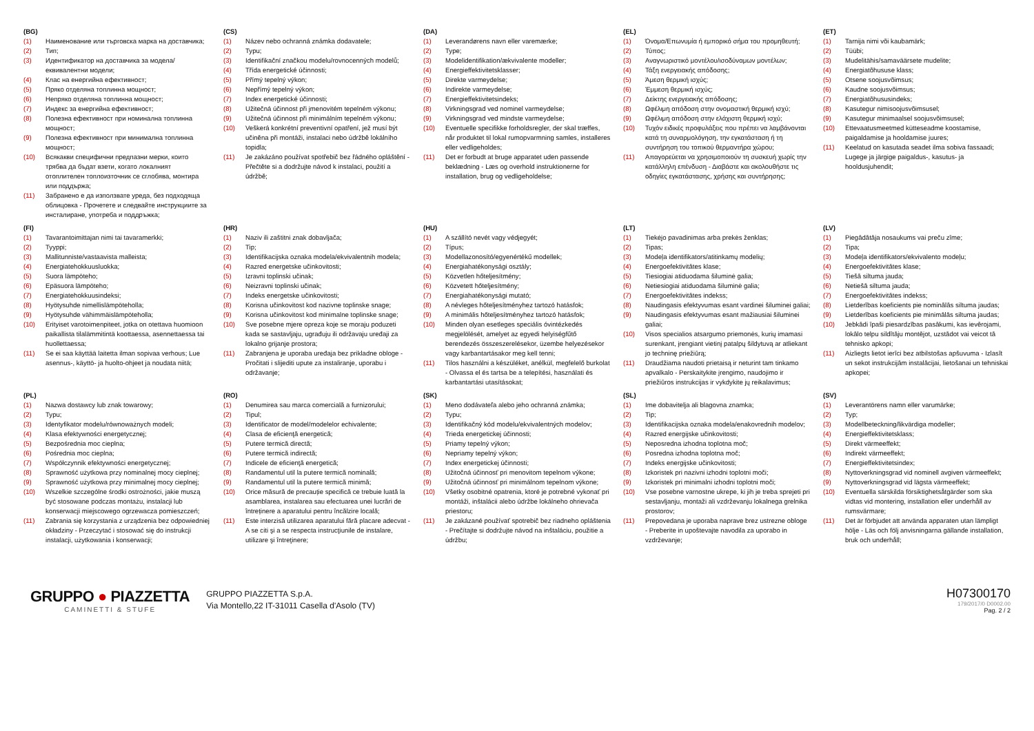(BG)
(1) Наименование или търговска марка на доставчика;
(2) Тип;
(3) Идентификатор на доставчика за модела/еквивалентни модели;
(4) Клас на енергийна ефективност;
(5) Пряко отделяна топлинна мощност;
(6) Непряко отделяна топлинна мощност;
(7) Индекс за енергийна ефективност;
(8) Полезна ефективност при номинална топлинна мощност;
(9) Полезна ефективност при минимална топлинна мощност;
(10) Всякакви специфични предпазни мерки, които трябва да бъдат взети, когато локалният отоплителен топлоизточник се сглобява, монтира или поддържа;
(11) Забранено е да използвате уреда, без подходяща облицовка - Прочетете и следвайте инструкциите за инсталиране, употреба и поддръжка;
(CS)
(1) Název nebo ochranná známka dodavatele;
(2) Typu;
(3) Identifikační značkou modelu/rovnocenných modelů;
(4) Třída energetické účinnosti;
(5) Přímý tepelný výkon;
(6) Nepřímý tepelný výkon;
(7) Index energetické účinnosti;
(8) Užitečná účinnost při jmenovitém tepelném výkonu;
(9) Užitečná účinnost při minimálním tepelném výkonu;
(10) Veškerá konkrétní preventivní opatření, jež musí být učiněna při montáži, instalaci nebo údržbě lokálního topidla;
(11) Je zakázáno používat spotřebič bez řádného opláštění - Přečtěte si a dodržujte návod k instalaci, použití a údržbě;
(DA)
(1) Leverandørens navn eller varemærke;
(2) Type;
(3) Modelidentifikation/ækvivalente modeller;
(4) Energieffektivitetsklasser;
(5) Direkte varmeydelse;
(6) Indirekte varmeydelse;
(7) Energieffektivitetsindeks;
(8) Virkningsgrad ved nominel varmeydelse;
(9) Virkningsgrad ved mindste varmeydelse;
(10) Eventuelle specifikke forholdsregler, der skal træffes, når produktet til lokal rumopvarmning samles, installeres eller vedligeholdes;
(11) Det er forbudt at bruge apparatet uden passende beklædning - Læs og overhold instruktionerne for installation, brug og vedligeholdelse;
(EL)
(1) Όνομα/Επωνυμία ή εμπορικό σήμα του προμηθευτή;
(2) Τύπος;
(3) Αναγνωριστικό μοντέλου/ισοδύναμων μοντέλων;
(4) Τάξη ενεργειακής απόδοσης;
(5) Άμεση θερμική ισχύς;
(6) Έμμεση θερμική ισχύς;
(7) Δείκτης ενεργειακής απόδοσης;
(8) Ωφέλιμη απόδοση στην ονομαστική θερμική ισχύ;
(9) Ωφέλιμη απόδοση στην ελάχιστη θερμική ισχύ;
(10) Τυχόν ειδικές προφυλάξεις που πρέπει να λαμβάνονται κατά τη συναρμολόγηση, την εγκατάσταση ή τη συντήρηση του τοπικού θερμαντήρα χώρου;
(11) Απαγορεύεται να χρησιμοποιούν τη συσκευή χωρίς την κατάλληλη επένδυση - Διαβάστε και ακολουθήστε τις οδηγίες εγκατάστασης, χρήσης και συντήρησης;
(ET)
(1) Tarnija nimi või kaubamärk;
(2) Tüübi;
(3) Mudelitähis/samaväärsete mudelite;
(4) Energiatõhususe klass;
(5) Otsene soojusvõimsus;
(6) Kaudne soojusvõimsus;
(7) Energiatõhususindeks;
(8) Kasutegur nimisoojusvõimsusel;
(9) Kasutegur minimaalsel soojusvõimsusel;
(10) Ettevaatusmeetmed kütteseadme koostamise, paigaldamise ja hooldamise juures;
(11) Keelatud on kasutada seadet ilma sobiva fassaadi; Lugege ja järgige paigaldus-, kasutus- ja hooldusjuhendit;
(FI)
(1) Tavarantoimittajan nimi tai tavaramerkki;
(2) Tyyppi;
(3) Mallitunniste/vastaavista malleista;
(4) Energiatehokkuusluokka;
(5) Suora lämpöteho;
(6) Epäsuora lämpöteho;
(7) Energiatehokkuusindeksi;
(8) Hyötysuhde nimellislämpöteholla;
(9) Hyötysuhde vähimmäislämpöteholla;
(10) Erityiset varotoimenpiteet, jotka on otettava huomioon paikallista tilalämmitintä koottaessa, asennettaessa tai huollettaessa;
(11) Se ei saa käyttää laitetta ilman sopivaa verhous; Lue asennus-, käyttö- ja huolto-ohjeet ja noudata niitä;
(HR)
(1) Naziv ili zaštitni znak dobavljača;
(2) Tip;
(3) Identifikacijska oznaka modela/ekvivalentnih modela;
(4) Razred energetske učinkovitosti;
(5) Izravni toplinski učinak;
(6) Neizravni toplinski učinak;
(7) Indeks energetske učinkovitosti;
(8) Korisna učinkovitost kod nazivne toplinske snage;
(9) Korisna učinkovitost kod minimalne toplinske snage;
(10) Sve posebne mjere opreza koje se moraju poduzeti kada se sastavljaju, ugrađuju ili održavaju uređaji za lokalno grijanje prostora;
(11) Zabranjena je uporaba uređaja bez prikladne obloge - Pročitati i slijediti upute za instaliranje, uporabu i održavanje;
(HU)
(1) A szállító nevét vagy védjegyét;
(2) Típus;
(3) Modellazonosító/egyenértékű modellek;
(4) Energiahatékonysági osztály;
(5) Közvetlen hőteljesítmény;
(6) Közvetett hőteljesítmény;
(7) Energiahatékonysági mutató;
(8) A névleges hőteljesítményhez tartozó hatásfok;
(9) A minimális hőteljesítményhez tartozó hatásfok;
(10) Minden olyan esetleges speciális óvintézkedés megjelölését, amelyet az egyedi helyiségfűtő berendezés összeszerelésekor, üzembe helyezésekor vagy karbantartásakor meg kell tenni;
(11) Tilos használni a készüléket, anélkül, megfelelő burkolat - Olvassa el és tartsa be a telepítési, használati és karbantartási utasításokat;
(LT)
(1) Tiekėjo pavadinimas arba prekės ženklas;
(2) Tipas;
(3) Modeļa identifikators/atitinkamų modelių;
(4) Energoefektivitātes klase;
(5) Tiesiogiai atiduodama šiluminė galia;
(6) Netiesiogiai atiduodama šiluminė galia;
(7) Energoefektivitātes indekss;
(8) Naudingasis efektyvumas esant vardinei šiluminei galiai;
(9) Naudingasis efektyvumas esant mažiausiai šiluminei galiai;
(10) Visos specialios atsargumo priemonės, kurių imamasi surenkant, įrengiant vietinį patalpų šildytuvą ar atliekant jo techninę priežiūrą;
(11) Draudžiama naudoti prietaisą ir neturint tam tinkamo apvalkalo - Perskaitykite įrengimo, naudojimo ir priežiūros instrukcijas ir vykdykite jų reikalavimus;
(LV)
(1) Piegādātāja nosaukums vai preču zīme;
(2) Tipa;
(3) Modeļa identifikators/ekvivalento modeļu;
(4) Energoefektivitātes klase;
(5) Tiešā siltuma jauda;
(6) Netiešā siltuma jauda;
(7) Energoefektivitātes indekss;
(8) Lietderības koeficients pie nominālās siltuma jaudas;
(9) Lietderības koeficients pie minimālās siltuma jaudas;
(10) Jebkādi īpaši piesardzības pasākumi, kas ievērojami, lokālo telpu sildītāju montējot, uzstādot vai veicot tā tehnisko apkopi;
(11) Aizliegts lietot ierīci bez atbilstošas apšuvuma - Izlasīt un sekot instrukcijām instalācijai, lietošanai un tehniskai apkopei;
(PL)
(1) Nazwa dostawcy lub znak towarowy;
(2) Typu;
(3) Identyfikator modelu/równoważnych modeli;
(4) Klasa efektywności energetycznej;
(5) Bezpośrednia moc cieplna;
(6) Pośrednia moc cieplna;
(7) Współczynnik efektywności energetycznej;
(8) Sprawność użytkowa przy nominalnej mocy cieplnej;
(9) Sprawność użytkowa przy minimalnej mocy cieplnej;
(10) Wszelkie szczególne środki ostrożności, jakie muszą być stosowane podczas montażu, instalacji lub konserwacji miejscowego ogrzewacza pomieszczeń;
(11) Zabrania się korzystania z urządzenia bez odpowiedniej okładziny - Przeczytać i stosować się do instrukcji instalacji, użytkowania i konserwacji;
(RO)
(1) Denumirea sau marca comercială a furnizorului;
(2) Tipul;
(3) Identificator de model/modelelor echivalente;
(4) Clasa de eficienţă energetică;
(5) Putere termică directă;
(6) Putere termică indirectă;
(7) Indicele de eficienţă energetică;
(8) Randamentul util la putere termică nominală;
(9) Randamentul util la putere termică minimă;
(10) Orice măsură de precauție specifică ce trebuie luată la asamblarea, instalarea sau efectuarea unei lucrări de întreținere a aparatului pentru încălzire locală;
(11) Este interzisă utilizarea aparatului fără placare adecvat - A se citi şi a se respecta instrucţiunile de instalare, utilizare şi întreţinere;
(SK)
(1) Meno dodávateľa alebo jeho ochranná známka;
(2) Typu;
(3) Identifikačný kód modelu/ekvivalentných modelov;
(4) Trieda energetickej účinnosti;
(5) Priamy tepelný výkon;
(6) Nepriamy tepelný výkon;
(7) Index energetickej účinnosti;
(8) Užitočná účinnosť pri menovitom tepelnom výkone;
(9) Užitočná účinnosť pri minimálnom tepelnom výkone;
(10) Všetky osobitné opatrenia, ktoré je potrebné vykonať pri montáži, inštalácii alebo údržbe lokálneho ohrievača priestoru;
(11) Je zakázané používať spotrebič bez riadneho opláštenia - Prečítajte si dodržujte návod na inštaláciu, použitie a údržbu;
(SL)
(1) Ime dobavitelja ali blagovna znamka;
(2) Tip;
(3) Identifikacijska oznaka modela/enakovrednih modelov;
(4) Razred energijske učinkovitosti;
(5) Neposredna izhodna toplotna moč;
(6) Posredna izhodna toplotna moč;
(7) Indeks energijske učinkovitosti;
(8) Izkoristek pri nazivni izhodni toplotni moči;
(9) Izkoristek pri minimalni izhodni toplotni moči;
(10) Vse posebne varnostne ukrepe, ki jih je treba sprejeti pri sestavljanju, montaži ali vzdrževanju lokalnega grelnika prostorov;
(11) Prepovedana je uporaba naprave brez ustrezne obloge - Preberite in upoštevajte navodila za uporabo in vzdrževanje;
(SV)
(1) Leverantörens namn eller varumärke;
(2) Typ;
(3) Modellbeteckning/likvärdiga modeller;
(4) Energieffektivitetsklass;
(5) Direkt värmeeffekt;
(6) Indirekt värmeeffekt;
(7) Energieffektivitetsindex;
(8) Nyttoverkningsgrad vid nominell avgiven värmeeffekt;
(9) Nyttoverkningsgrad vid lägsta värmeeffekt;
(10) Eventuella särskilda försiktighetsåtgärder som ska vidtas vid montering, installation eller underhåll av rumsvärmare;
(11) Det är förbjudet att använda apparaten utan lämpligt hölje - Läs och följ anvisningarna gällande installation, bruk och underhåll;
GRUPPO ● PIAZZETTA
CAMINETTI & STUFE
GRUPPO PIAZZETTA S.p.A.
Via Montello,22 IT-31011 Casella d'Asolo (TV)
H07300170
179/2017/0 D0002.00
Pag. 2 / 2